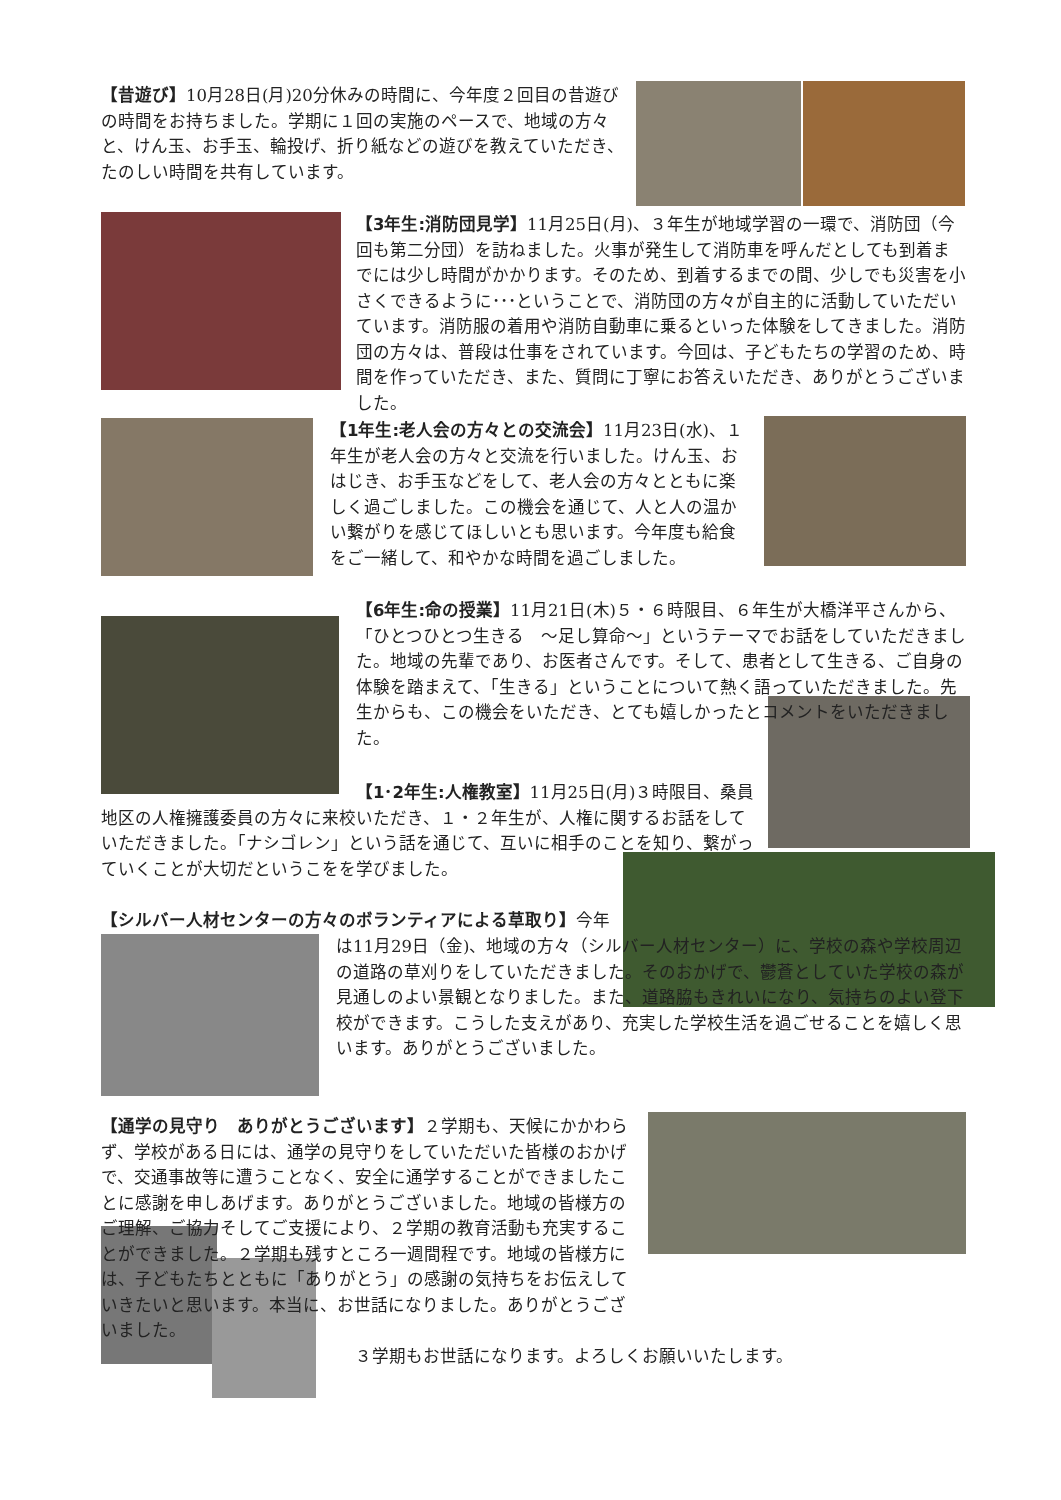【昔遊び】10月28日(月)20分休みの時間に、今年度２回目の昔遊びの時間をお持ちました。学期に１回の実施のペースで、地域の方々と、けん玉、お手玉、輪投げ、折り紙などの遊びを教えていただき、たのしい時間を共有しています。
【3年生:消防団見学】11月25日(月)、３年生が地域学習の一環で、消防団（今回も第二分団）を訪ねました。火事が発生して消防車を呼んだとしても到着までには少し時間がかかります。そのため、到着するまでの間、少しでも災害を小さくできるように･･･ということで、消防団の方々が自主的に活動していただいています。消防服の着用や消防自動車に乗るといった体験をしてきました。消防団の方々は、普段は仕事をされています。今回は、子どもたちの学習のため、時間を作っていただき、また、質問に丁寧にお答えいただき、ありがとうございました。
【1年生:老人会の方々との交流会】11月23日(水)、１年生が老人会の方々と交流を行いました。けん玉、おはじき、お手玉などをして、老人会の方々とともに楽しく過ごしました。この機会を通じて、人と人の温かい繋がりを感じてほしいとも思います。今年度も給食をご一緒して、和やかな時間を過ごしました。
【6年生:命の授業】11月21日(木)５・６時限目、６年生が大橋洋平さんから、「ひとつひとつ生きる　～足し算命～」というテーマでお話をしていただきました。地域の先輩であり、お医者さんです。そして、患者として生きる、ご自身の体験を踏まえて、「生きる」ということについて熱く語っていただきました。先生からも、この機会をいただき、とても嬉しかったとコメントをいただきました。
【1･2年生:人権教室】11月25日(月)３時限目、桑員地区の人権擁護委員の方々に来校いただき、１・２年生が、人権に関するお話をしていただきました。「ナシゴレン」という話を通じて、互いに相手のことを知り、繋がっていくことが大切だというこをを学びました。
【シルバー人材センターの方々のボランティアによる草取り】今年
は11月29日（金)、地域の方々（シルバー人材センター）に、学校の森や学校周辺の道路の草刈りをしていただきました。そのおかげで、鬱蒼としていた学校の森が見通しのよい景観となりました。また、道路脇もきれいになり、気持ちのよい登下校ができます。こうした支えがあり、充実した学校生活を過ごせることを嬉しく思います。ありがとうございました。
【通学の見守り　ありがとうございます】２学期も、天候にかかわらず、学校がある日には、通学の見守りをしていただいた皆様のおかげで、交通事故等に遭うことなく、安全に通学することができましたことに感謝を申しあげます。ありがとうございました。地域の皆様方のご理解、ご協力そしてご支援により、２学期の教育活動も充実することができました。２学期も残すところ一週間程です。地域の皆様方には、子どもたちとともに「ありがとう」の感謝の気持ちをお伝えしていきたいと思います。本当に、お世話になりました。ありがとうございました。
３学期もお世話になります。よろしくお願いいたします。